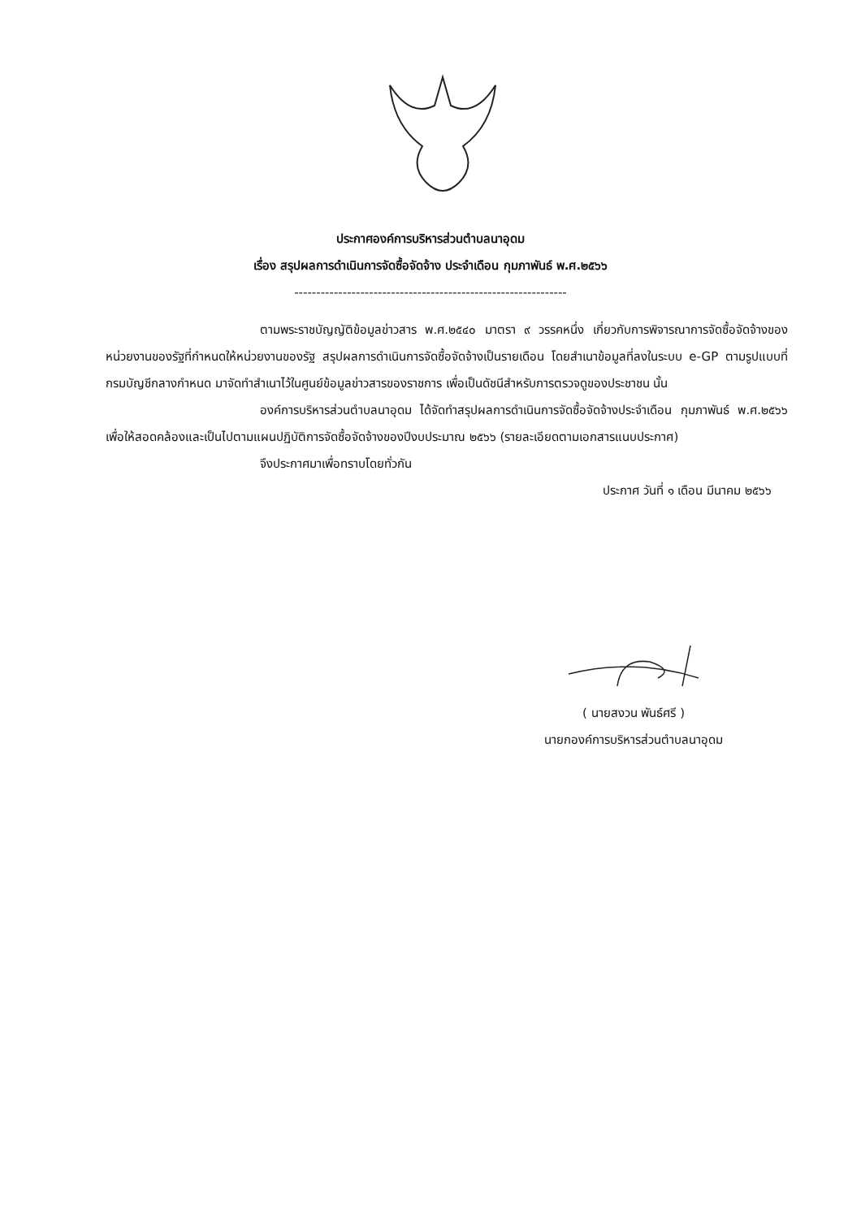ประกาศองค์การบริหารส่วนตำบลนาอุดม
เรื่อง สรุปผลการดำเนินการจัดซื้อจัดจ้าง ประจำเดือน กุมภาพันธ์ พ.ศ.๒๕๖๖
--------------------------------------------------------------
ตามพระราชบัญญัติข้อมูลข่าวสาร พ.ศ.๒๕๔๐ มาตรา ๙ วรรคหนึ่ง เกี่ยวกับการพิจารณาการจัดซื้อจัดจ้างของหน่วยงานของรัฐที่กำหนดให้หน่วยงานของรัฐ สรุปผลการดำเนินการจัดซื้อจัดจ้างเป็นรายเดือน โดยสำเนาข้อมูลที่ลงในระบบ e-GP ตามรูปแบบที่กรมบัญชีกลางกำหนด มาจัดทำสำเนาไว้ในศูนย์ข้อมูลข่าวสารของราชการ เพื่อเป็นดัชนีสำหรับการตรวจดูของประชาชน นั้น
องค์การบริหารส่วนตำบลนาอุดม ได้จัดทำสรุปผลการดำเนินการจัดซื้อจัดจ้างประจำเดือน กุมภาพันธ์ พ.ศ.๒๕๖๖ เพื่อให้สอดคล้องและเป็นไปตามแผนปฏิบัติการจัดซื้อจัดจ้างของปีงบประมาณ ๒๕๖๖ (รายละเอียดตามเอกสารแนบประกาศ)
จึงประกาศมาเพื่อทราบโดยทั่วกัน
ประกาศ วันที่ ๑ เดือน มีนาคม ๒๕๖๖
( นายสงวน พันธ์ศรี )
นายกองค์การบริหารส่วนตำบลนาอุดม